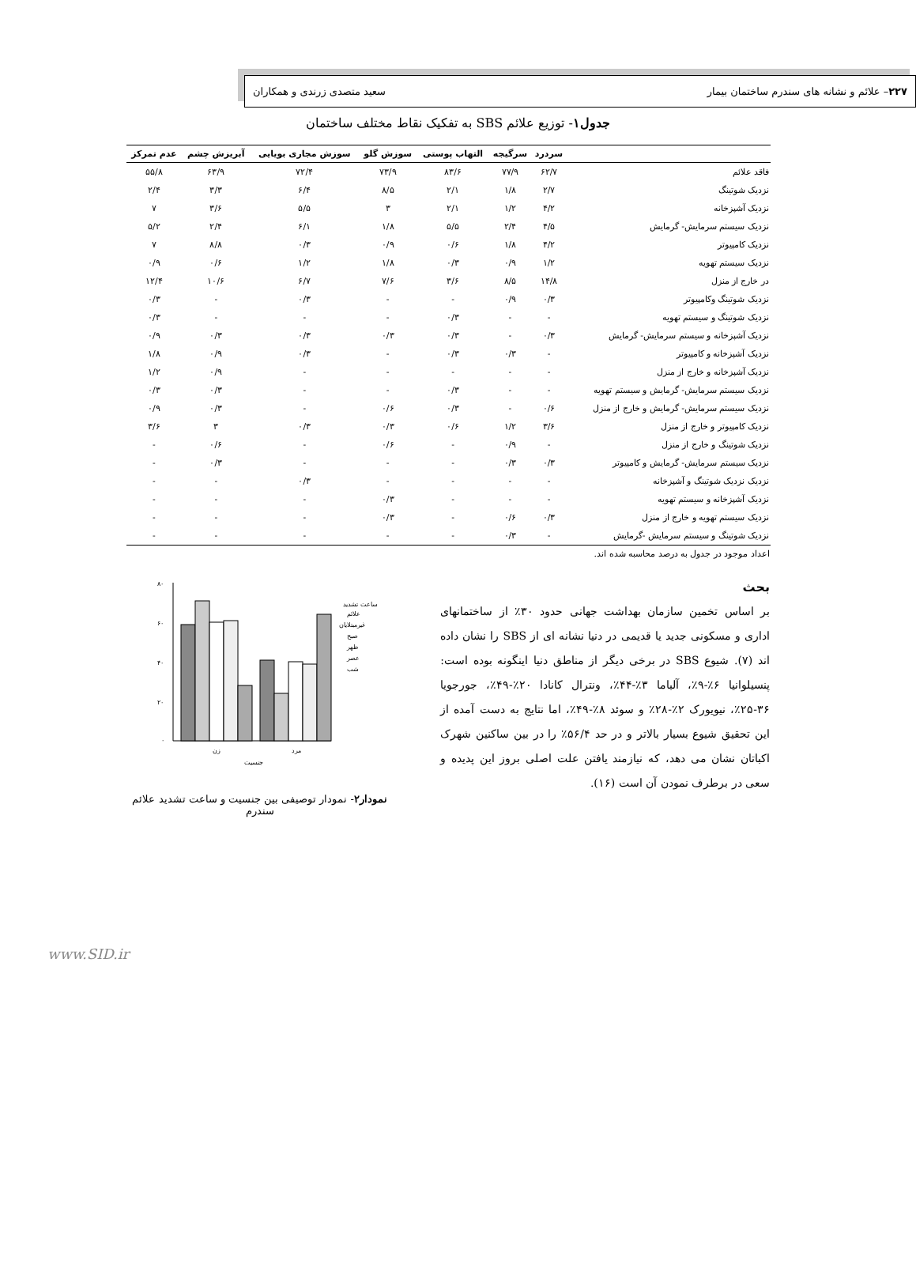۲۲۷– علائم و نشانه های سندرم ساختمان بیمار سعید متصدی زرندی و همکاران
جدول۱- توزیع علائم SBS به تفکیک نقاط مختلف ساختمان
| | سردرد | سرگیجه | التهاب پوستی | سوزش گلو | سوزش مجاری بویایی | آبریزش چشم | عدم تمرکز |
| --- | --- | --- | --- | --- | --- | --- | --- |
| فاقد علائم | ۶۲/۷ | ۷۷/۹ | ۸۳/۶ | ۷۳/۹ | ۷۲/۴ | ۶۳/۹ | ۵۵/۸ |
| نزدیک شوتینگ | ۲/۷ | ۱/۸ | ۲/۱ | ۸/۵ | ۶/۴ | ۳/۳ | ۲/۴ |
| نزدیک آشپزخانه | ۴/۲ | ۱/۲ | ۲/۱ | ۳ | ۵/۵ | ۳/۶ | ۷ |
| نزدیک سیستم سرمایش- گرمایش | ۴/۵ | ۲/۴ | ۵/۵ | ۱/۸ | ۶/۱ | ۲/۴ | ۵/۲ |
| نزدیک کامپیوتر | ۴/۲ | ۱/۸ | ۰/۶ | ۰/۹ | ۰/۳ | ۸/۸ | ۷ |
| نزدیک سیستم تهویه | ۱/۲ | ۰/۹ | ۰/۳ | ۱/۸ | ۱/۲ | ۰/۶ | ۰/۹ |
| در خارج از منزل | ۱۴/۸ | ۸/۵ | ۳/۶ | ۷/۶ | ۶/۷ | ۱۰/۶ | ۱۲/۴ |
| نزدیک شوتینگ وکامپیوتر | ۰/۳ | ۰/۹ | - | - | ۰/۳ | - | ۰/۳ |
| نزدیک شوتینگ و سیستم تهویه | - | - | ۰/۳ | - | - | - | ۰/۳ |
| نزدیک آشپزخانه و سیستم سرمایش- گرمایش | ۰/۳ | - | ۰/۳ | ۰/۳ | ۰/۳ | ۰/۳ | ۰/۹ |
| نزدیک آشپزخانه و کامپیوتر | - | ۰/۳ | ۰/۳ | - | ۰/۳ | ۰/۹ | ۱/۸ |
| نزدیک آشپزخانه و خارج از منزل | - | - | - | - | - | ۰/۹ | ۱/۲ |
| نزدیک سیستم سرمایش- گرمایش و سیستم تهویه | - | - | ۰/۳ | - | - | ۰/۳ | ۰/۳ |
| نزدیک سیستم سرمایش- گرمایش و خارج از منزل | ۰/۶ | - | ۰/۳ | ۰/۶ | - | ۰/۳ | ۰/۹ |
| نزدیک کامپیوتر و خارج از منزل | ۳/۶ | ۱/۲ | ۰/۶ | ۰/۳ | ۰/۳ | ۳ | ۳/۶ |
| نزدیک شوتینگ و خارج از منزل | - | ۰/۹ | - | ۰/۶ | - | ۰/۶ | - |
| نزدیک سیستم سرمایش- گرمایش و کامپیوتر | ۰/۳ | ۰/۳ | - | - | - | ۰/۳ | - |
| نزدیک نزدیک شوتینگ و آشپزخانه | - | - | - | - | ۰/۳ | - | - |
| نزدیک آشپزخانه و سیستم تهویه | - | - | - | ۰/۳ | - | - | - |
| نزدیک سیستم تهویه و خارج از منزل | ۰/۳ | ۰/۶ | - | ۰/۳ | - | - | - |
| نزدیک شوتینگ و سیستم سرمایش -گرمایش | - | ۰/۳ | - | - | - | - | - |
اعداد موجود در جدول به درصد محاسبه شده اند.
بحث
بر اساس تخمین سازمان بهداشت جهانی حدود ۳۰٪ از ساختمانهای اداری و مسکونی جدید یا قدیمی در دنیا نشانه ای از SBS را نشان داده اند (۷). شیوع SBS در برخی دیگر از مناطق دنیا اینگونه بوده است: پنسیلوانیا ۶٪-۹٪، آلباما ۳٪-۴۴٪، ونترال کانادا ۲۰٪-۴۹٪، جورجویا ۳۶-۲۵٪، نیویورک ۲٪-۲۸٪ و سوئد ۸٪-۴۹٪، اما نتایج به دست آمده از این تحقیق شیوع بسیار بالاتر و در حد ۵۶/۴٪ را در بین ساکنین شهرک اکباتان نشان می دهد، که نیازمند یافتن علت اصلی بروز این پدیده و سعی در برطرف نمودن آن است (۱۶).
۸۰
۶۰
۴۰
۲۰
۰
زن
مرد
جنسیت
ساعت تشدید
علائم
غیرمبتلایان
صبح
ظهر
عصر
شب
نمودار۲- نمودار توصیفی بین جنسیت و ساعت تشدید علائم سندرم
www.SID.ir